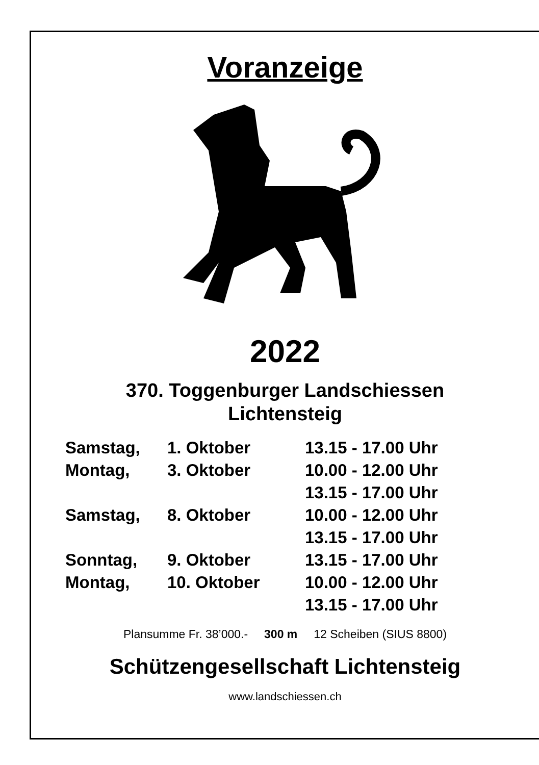Voranzeige
2022
370. Toggenburger Landschiessen
Lichtensteig
| Samstag, | 1. Oktober | 13.15 - 17.00 Uhr |
| Montag, | 3. Oktober | 10.00 - 12.00 Uhr |
| | | 13.15 - 17.00 Uhr |
| Samstag, | 8. Oktober | 10.00 - 12.00 Uhr |
| | | 13.15 - 17.00 Uhr |
| Sonntag, | 9. Oktober | 13.15 - 17.00 Uhr |
| Montag, | 10. Oktober | 10.00 - 12.00 Uhr |
| | | 13.15 - 17.00 Uhr |
Plansumme Fr. 38’000.- 300 m 12 Scheiben (SIUS 8800)
Schützengesellschaft Lichtensteig
www.landschiessen.ch